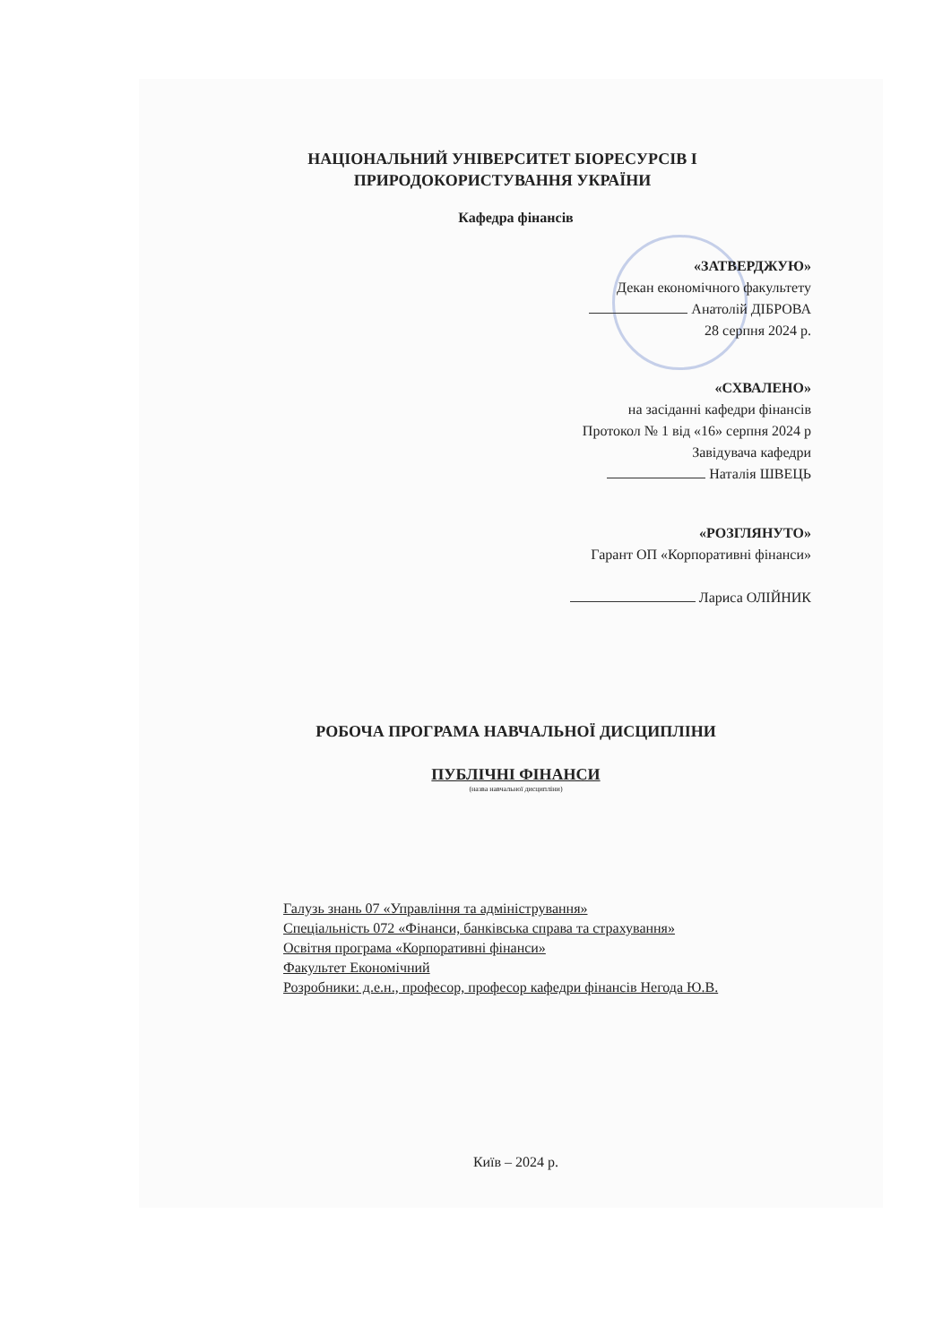НАЦІОНАЛЬНИЙ УНІВЕРСИТЕТ БІОРЕСУРСІВ І
ПРИРОДОКОРИСТУВАННЯ УКРАЇНИ
Кафедра фінансів
«ЗАТВЕРДЖУЮ»
Декан економічного факультету
Анатолій ДІБРОВА
28 серпня 2024 р.
«СХВАЛЕНО»
на засіданні кафедри фінансів
Протокол № 1 від «16» серпня 2024 р
Завідувача кафедри
Наталія ШВЕЦЬ
«РОЗГЛЯНУТО»
Гарант ОП «Корпоративні фінанси»
Лариса ОЛІЙНИК
РОБОЧА ПРОГРАМА НАВЧАЛЬНОЇ ДИСЦИПЛІНИ
ПУБЛІЧНІ ФІНАНСИ
(назва навчальної дисципліни)
Галузь знань 07 «Управління та адміністрування»
Спеціальність 072 «Фінанси, банківська справа та страхування»
Освітня програма «Корпоративні фінанси»
Факультет Економічний
Розробники: д.е.н., професор, професор кафедри фінансів Негода Ю.В.
Київ – 2024 р.